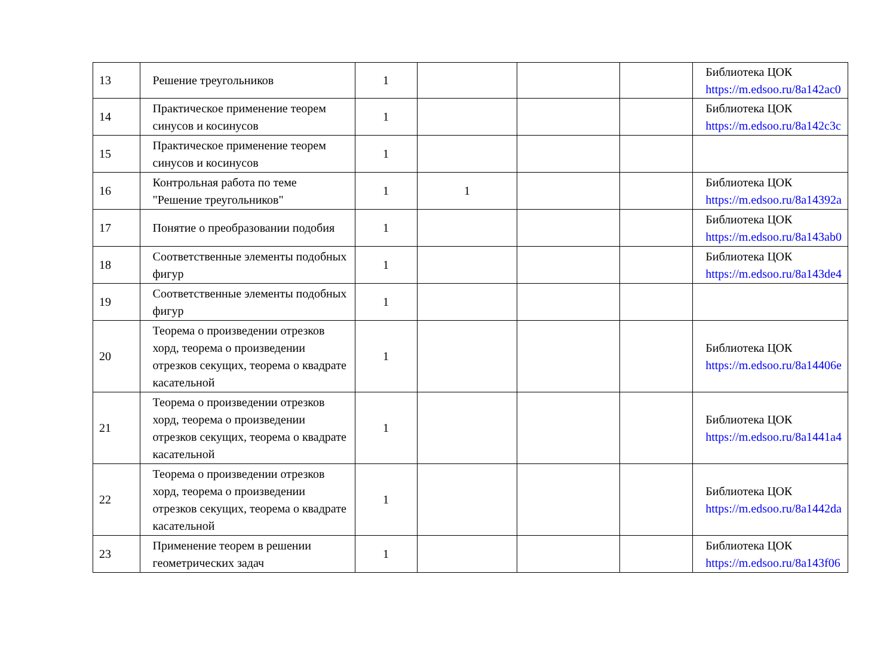| 13 | Решение треугольников | 1 | | | | Библиотека ЦОК https://m.edsoo.ru/8a142ac0 |
| 14 | Практическое применение теорем синусов и косинусов | 1 | | | | Библиотека ЦОК https://m.edsoo.ru/8a142c3c |
| 15 | Практическое применение теорем синусов и косинусов | 1 | | | | |
| 16 | Контрольная работа по теме "Решение треугольников" | 1 | 1 | | | Библиотека ЦОК https://m.edsoo.ru/8a14392a |
| 17 | Понятие о преобразовании подобия | 1 | | | | Библиотека ЦОК https://m.edsoo.ru/8a143ab0 |
| 18 | Соответственные элементы подобных фигур | 1 | | | | Библиотека ЦОК https://m.edsoo.ru/8a143de4 |
| 19 | Соответственные элементы подобных фигур | 1 | | | | |
| 20 | Теорема о произведении отрезков хорд, теорема о произведении отрезков секущих, теорема о квадрате касательной | 1 | | | | Библиотека ЦОК https://m.edsoo.ru/8a14406e |
| 21 | Теорема о произведении отрезков хорд, теорема о произведении отрезков секущих, теорема о квадрате касательной | 1 | | | | Библиотека ЦОК https://m.edsoo.ru/8a1441a4 |
| 22 | Теорема о произведении отрезков хорд, теорема о произведении отрезков секущих, теорема о квадрате касательной | 1 | | | | Библиотека ЦОК https://m.edsoo.ru/8a1442da |
| 23 | Применение теорем в решении геометрических задач | 1 | | | | Библиотека ЦОК https://m.edsoo.ru/8a143f06 |